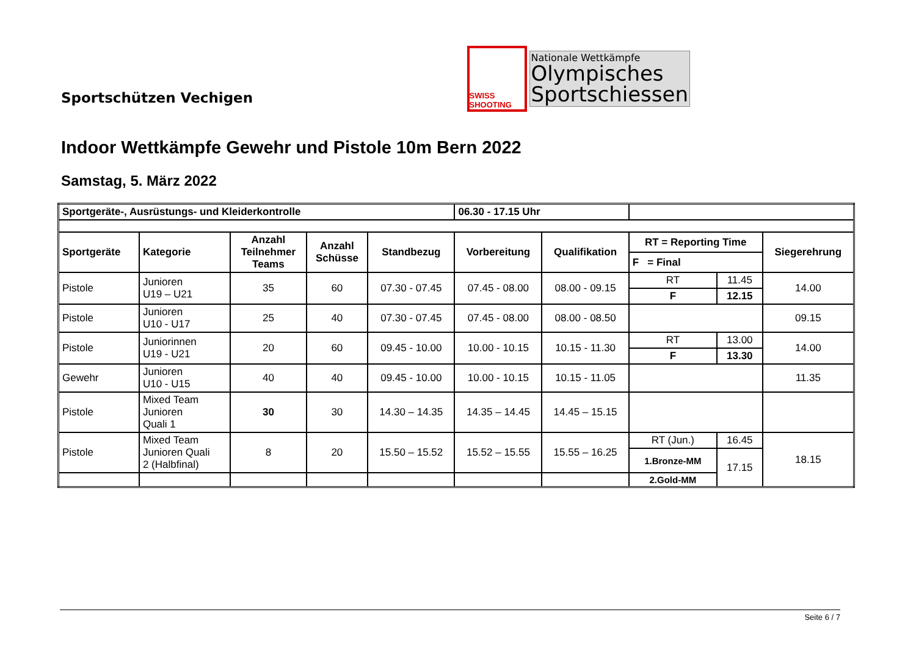Sportschützen Vechigen
SWISS SHOOTING
Nationale Wettkämpfe
Olympisches
Sportschiessen
Indoor Wettkämpfe Gewehr und Pistole 10m Bern 2022
Samstag, 5. März 2022
| Sportgeräte-, Ausrüstungs- und Kleiderkontrolle | | | | | 06.30 - 17.15 Uhr | | | | |
| Sportgeräte | Kategorie | Anzahl Teilnehmer Teams | Anzahl Schüsse | Standbezug | Vorbereitung | Qualifikation | RT = Reporting Time | | Siegerehrung |
| | | | | | | | F = Final | | |
| Pistole | Junioren U19 – U21 | 35 | 60 | 07.30 - 07.45 | 07.45 - 08.00 | 08.00 - 09.15 | RT | 11.45 | 14.00 |
| | | | | | | | F | 12.15 | |
| Pistole | Junioren U10 - U17 | 25 | 40 | 07.30 - 07.45 | 07.45 - 08.00 | 08.00 - 08.50 | | | 09.15 |
| Pistole | Juniorinnen U19 - U21 | 20 | 60 | 09.45 - 10.00 | 10.00 - 10.15 | 10.15 - 11.30 | RT | 13.00 | 14.00 |
| | | | | | | | F | 13.30 | |
| Gewehr | Junioren U10 - U15 | 40 | 40 | 09.45 - 10.00 | 10.00 - 10.15 | 10.15 - 11.05 | | | 11.35 |
| Pistole | Mixed Team Junioren Quali 1 | 30 | 30 | 14.30 – 14.35 | 14.35 – 14.45 | 14.45 – 15.15 | | | |
| Pistole | Mixed Team Junioren Quali 2 (Halbfinal) | 8 | 20 | 15.50 – 15.52 | 15.52 – 15.55 | 15.55 – 16.25 | RT (Jun.) | 16.45 | 18.15 |
| | | | | | | | 1.Bronze-MM | 17.15 | |
| | | | | | | | 2.Gold-MM | | |
Seite 6 / 7